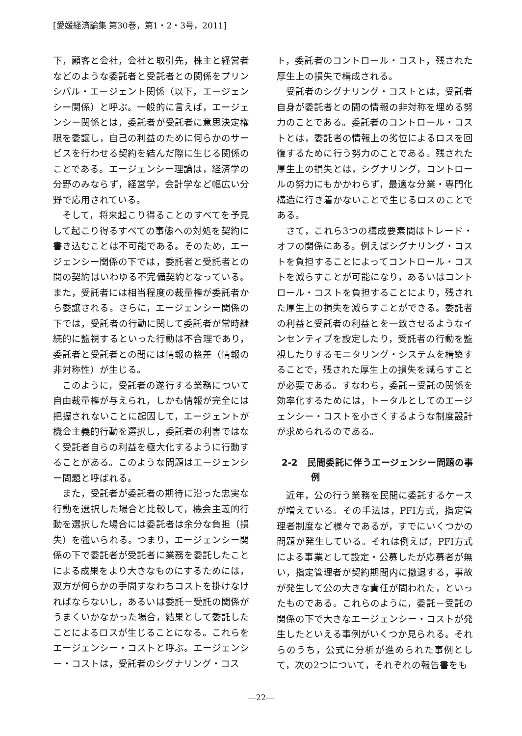[愛媛経済論集 第30巻，第1・2・3号，2011]
下，顧客と会社，会社と取引先，株主と経営者などのような委託者と受託者との関係をプリンシパル・エージェント関係（以下，エージェンシー関係）と呼ぶ。一般的に言えば，エージェンシー関係とは，委託者が受託者に意思決定権限を委譲し，自己の利益のために何らかのサービスを行わせる契約を結んだ際に生じる関係のことである。エージェンシー理論は，経済学の分野のみならず，経営学，会計学など幅広い分野で応用されている。
そして，将来起こり得ることのすべてを予見して起こり得るすべての事態への対処を契約に書き込むことは不可能である。そのため，エージェンシー関係の下では，委託者と受託者との間の契約はいわゆる不完備契約となっている。また，受託者には相当程度の裁量権が委託者から委譲される。さらに，エージェンシー関係の下では，受託者の行動に関して委託者が常時継続的に監視するといった行動は不合理であり，委託者と受託者との間には情報の格差（情報の非対称性）が生じる。
このように，受託者の遂行する業務について自由裁量権が与えられ，しかも情報が完全には把握されないことに起因して，エージェントが機会主義的行動を選択し，委託者の利害ではなく受託者自らの利益を極大化するように行動することがある。このような問題はエージェンシー問題と呼ばれる。
また，受託者が委託者の期待に沿った忠実な行動を選択した場合と比較して，機会主義的行動を選択した場合には委託者は余分な負担（損失）を強いられる。つまり，エージェンシー関係の下で委託者が受託者に業務を委託したことによる成果をより大きなものにするためには，双方が何らかの手間すなわちコストを掛けなければならないし，あるいは委託－受託の関係がうまくいかなかった場合，結果として委託したことによるロスが生じることになる。これらをエージェンシー・コストと呼ぶ。エージェンシー・コストは，受託者のシグナリング・コス
ト，委託者のコントロール・コスト，残された厚生上の損失で構成される。
受託者のシグナリング・コストとは，受託者自身が委託者との間の情報の非対称を埋める努力のことである。委託者のコントロール・コストとは，委託者の情報上の劣位によるロスを回復するために行う努力のことである。残された厚生上の損失とは，シグナリング，コントロールの努力にもかかわらず，最適な分業・専門化構造に行き着かないことで生じるロスのことである。
さて，これら3つの構成要素間はトレード・オフの関係にある。例えばシグナリング・コストを負担することによってコントロール・コストを減らすことが可能になり，あるいはコントロール・コストを負担することにより，残された厚生上の損失を減らすことができる。委託者の利益と受託者の利益とを一致させるようなインセンティブを設定したり，受託者の行動を監視したりするモニタリング・システムを構築することで，残された厚生上の損失を減らすことが必要である。すなわち，委託－受託の関係を効率化するためには，トータルとしてのエージェンシー・コストを小さくするような制度設計が求められるのである。
2-2　民間委託に伴うエージェンシー問題の事例
近年，公の行う業務を民間に委託するケースが増えている。その手法は，PFI方式，指定管理者制度など様々であるが，すでにいくつかの問題が発生している。それは例えば，PFI方式による事業として設定・公募したが応募者が無い，指定管理者が契約期間内に撤退する，事故が発生して公の大きな責任が問われた，といったものである。これらのように，委託－受託の関係の下で大きなエージェンシー・コストが発生したといえる事例がいくつか見られる。それらのうち，公式に分析が進められた事例として，次の2つについて，それぞれの報告書をも
―22―